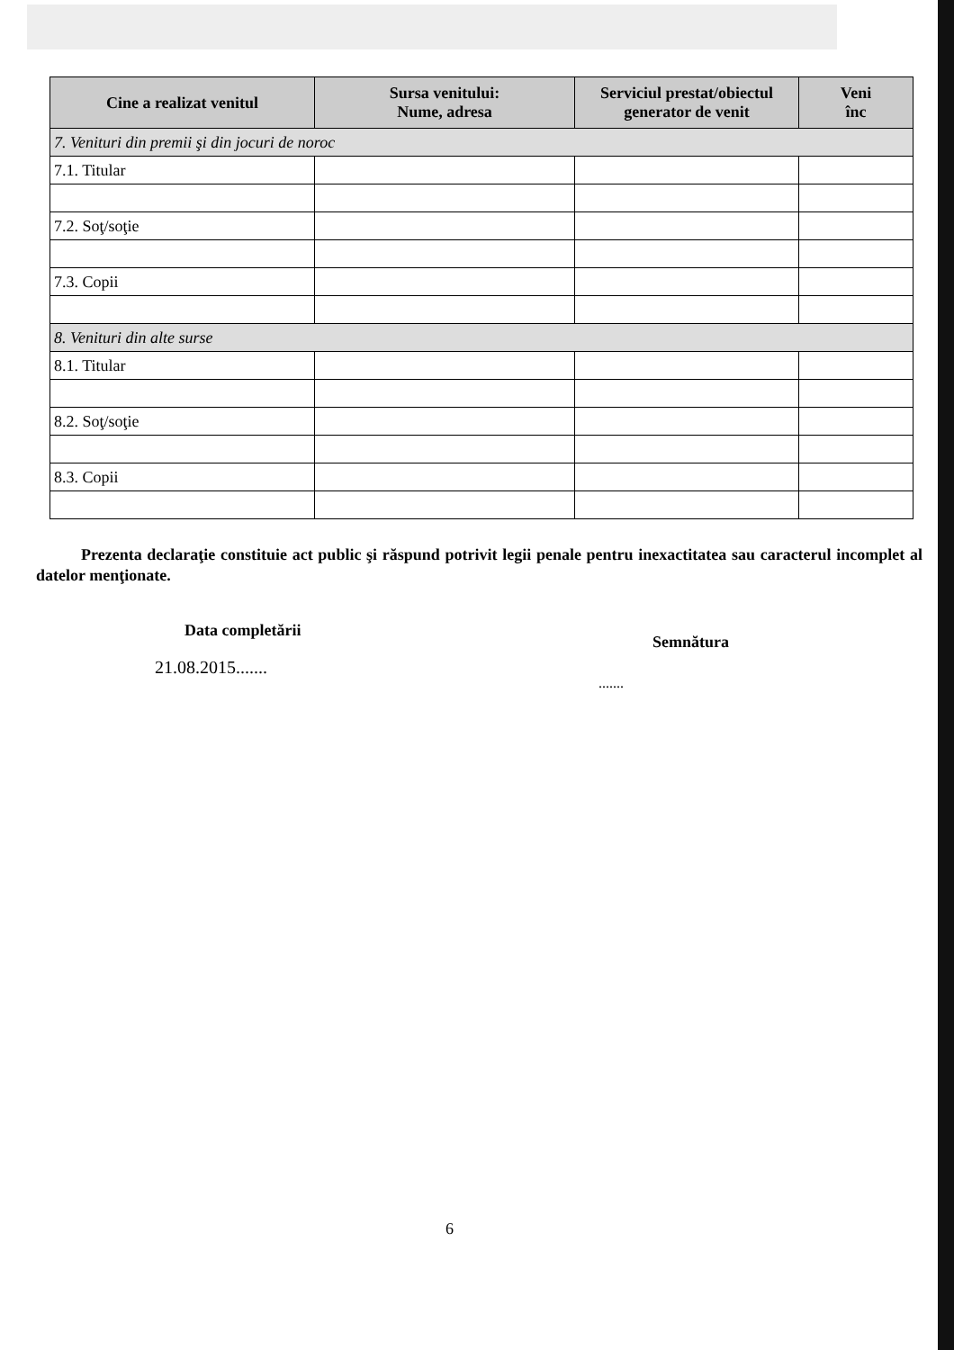| Cine a realizat venitul | Sursa venitului: Nume, adresa | Serviciul prestat/obiectul generator de venit | Veni înc |
| --- | --- | --- | --- |
| 7. Venituri din premii şi din jocuri de noroc | | | |
| 7.1. Titular | | | |
| 7.2. Soţ/soţie | | | |
| 7.3. Copii | | | |
| 8. Venituri din alte surse | | | |
| 8.1. Titular | | | |
| 8.2. Soţ/soţie | | | |
| 8.3. Copii | | | |
Prezenta declaraţie constituie act public şi răspund potrivit legii penale pentru inexactitatea sau caracterul incomplet al datelor menţionate.
Data completării
21.08.2015.......
Semnătura
.......
6